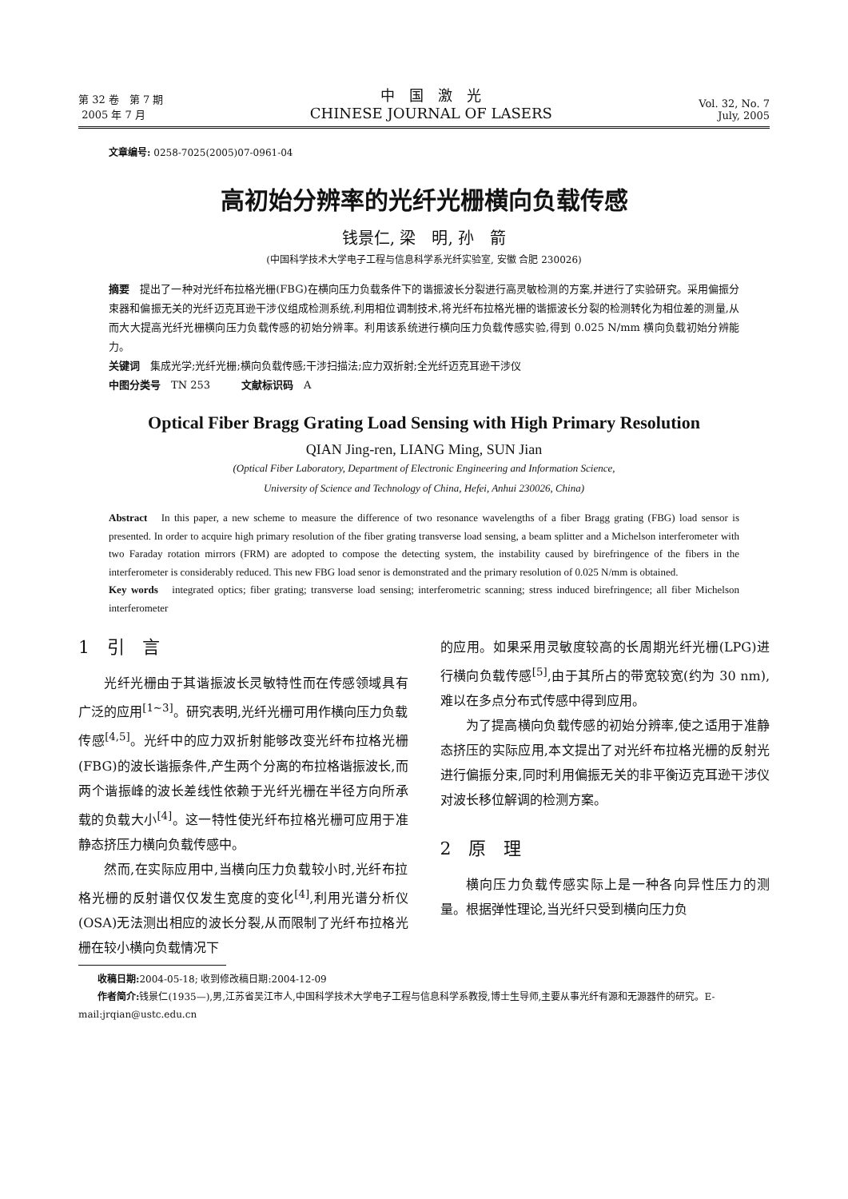第 32 卷　第 7 期
2005 年 7 月
中　国　激　光
CHINESE JOURNAL OF LASERS
Vol. 32, No. 7
July, 2005
文章编号: 0258-7025(2005)07-0961-04
高初始分辨率的光纤光栅横向负载传感
钱景仁, 梁　明, 孙　箭
(中国科学技术大学电子工程与信息科学系光纤实验室, 安徽 合肥 230026)
摘要　提出了一种对光纤布拉格光栅(FBG)在横向压力负载条件下的谐振波长分裂进行高灵敏检测的方案,并进行了实验研究。采用偏振分束器和偏振无关的光纤迈克耳逊干涉仪组成检测系统,利用相位调制技术,将光纤布拉格光栅的谐振波长分裂的检测转化为相位差的测量,从而大大提高光纤光栅横向压力负载传感的初始分辨率。利用该系统进行横向压力负载传感实验,得到 0.025 N/mm 横向负载初始分辨能力。
关键词　集成光学;光纤光栅;横向负载传感;干涉扫描法;应力双折射;全光纤迈克耳逊干涉仪
中图分类号　TN 253　　　文献标识码　A
Optical Fiber Bragg Grating Load Sensing with High Primary Resolution
QIAN Jing-ren, LIANG Ming, SUN Jian
(Optical Fiber Laboratory, Department of Electronic Engineering and Information Science,
University of Science and Technology of China, Hefei, Anhui 230026, China)
Abstract　In this paper, a new scheme to measure the difference of two resonance wavelengths of a fiber Bragg grating (FBG) load sensor is presented. In order to acquire high primary resolution of the fiber grating transverse load sensing, a beam splitter and a Michelson interferometer with two Faraday rotation mirrors (FRM) are adopted to compose the detecting system, the instability caused by birefringence of the fibers in the interferometer is considerably reduced. This new FBG load senor is demonstrated and the primary resolution of 0.025 N/mm is obtained.
Key words　integrated optics; fiber grating; transverse load sensing; interferometric scanning; stress induced birefringence; all fiber Michelson interferometer
1　引　言
光纤光栅由于其谐振波长灵敏特性而在传感领域具有广泛的应用<sup>[1~3]</sup>。研究表明,光纤光栅可用作横向压力负载传感<sup>[4,5]</sup>。光纤中的应力双折射能够改变光纤布拉格光栅(FBG)的波长谐振条件,产生两个分离的布拉格谐振波长,而两个谐振峰的波长差线性依赖于光纤光栅在半径方向所承载的负载大小<sup>[4]</sup>。这一特性使光纤布拉格光栅可应用于准静态挤压力横向负载传感中。
然而,在实际应用中,当横向压力负载较小时,光纤布拉格光栅的反射谱仅仅发生宽度的变化<sup>[4]</sup>,利用光谱分析仪(OSA)无法测出相应的波长分裂,从而限制了光纤布拉格光栅在较小横向负载情况下
的应用。如果采用灵敏度较高的长周期光纤光栅(LPG)进行横向负载传感<sup>[5]</sup>,由于其所占的带宽较宽(约为 30 nm),难以在多点分布式传感中得到应用。
为了提高横向负载传感的初始分辨率,使之适用于准静态挤压的实际应用,本文提出了对光纤布拉格光栅的反射光进行偏振分束,同时利用偏振无关的非平衡迈克耳逊干涉仪对波长移位解调的检测方案。
2　原　理
横向压力负载传感实际上是一种各向异性压力的测量。根据弹性理论,当光纤只受到横向压力负
　　收稿日期: 2004-05-18; 收到修改稿日期:2004-12-09
　　作者简介: 钱景仁(1935—),男,江苏省吴江市人,中国科学技术大学电子工程与信息科学系教授,博士生导师,主要从事光纤有源和无源器件的研究。E-mail:jrqian@ustc.edu.cn